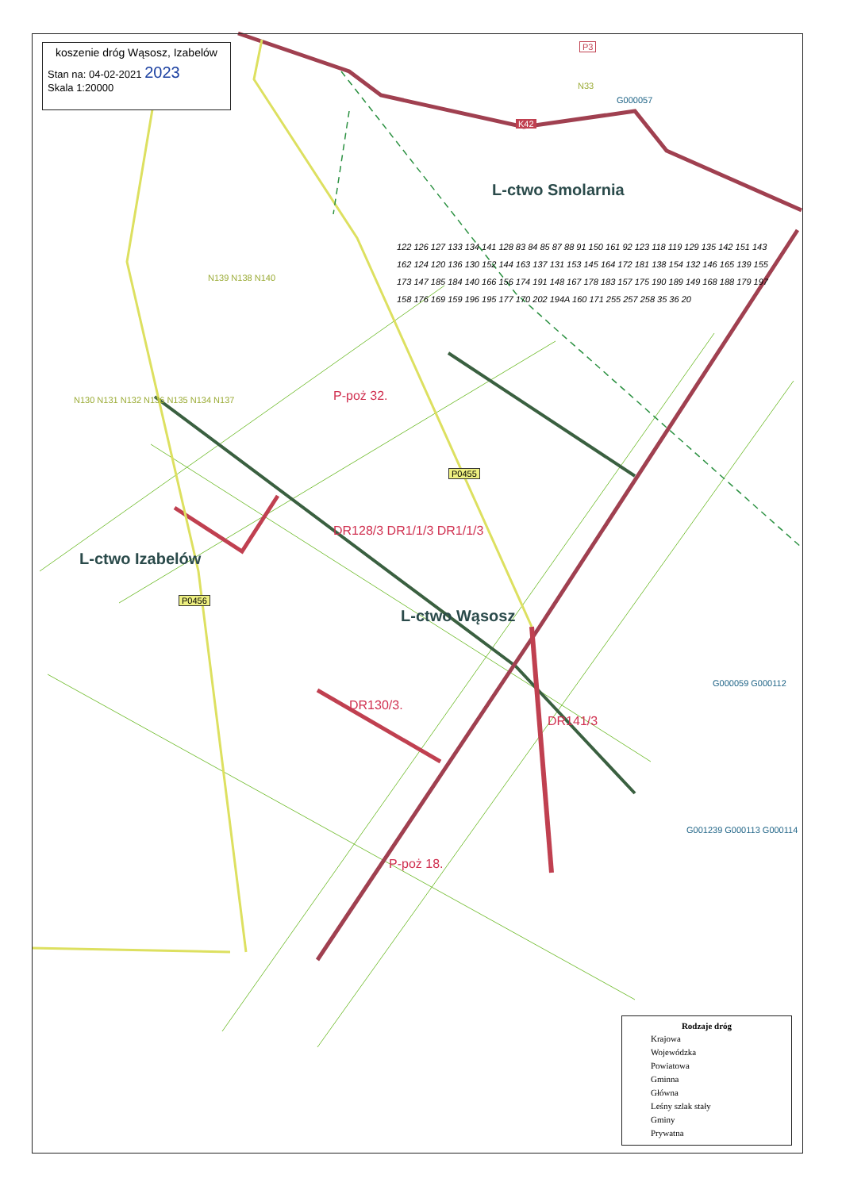koszenie dróg Wąsosz, Izabelów
Stan na: 04-02-2021 2023
Skala 1:20000
L-ctwo Smolarnia
L-ctwo Izabelów
L-ctwo Wąsosz
K42
P0455
P0456
P3
N33
G000057
N139 N138 N140
N130 N131 N132 N136 N135 N134 N137
G000059 G000112
G001239 G000113 G000114
122 126 127 133 134 141 128 83 84 85 87 88 91 150 161 92 123 118 119 129 135 142 151 143 162 124 120 136 130 152 144 163 137 131 153 145 164 172 181 138 154 132 146 165 139 155 173 147 185 184 140 166 156 174 191 148 167 178 183 157 175 190 189 149 168 188 179 197 158 176 169 159 196 195 177 170 202 194A 160 171 255 257 258 35 36 20
P-poż 32.
DR128/3 DR1/1/3 DR1/1/3
DR130/3.
DR141/3
P-poż 18.
Rodzaje dróg
Krajowa
Wojewódzka
Powiatowa
Gminna
Główna
Leśny szlak stały
Gminy
Prywatna